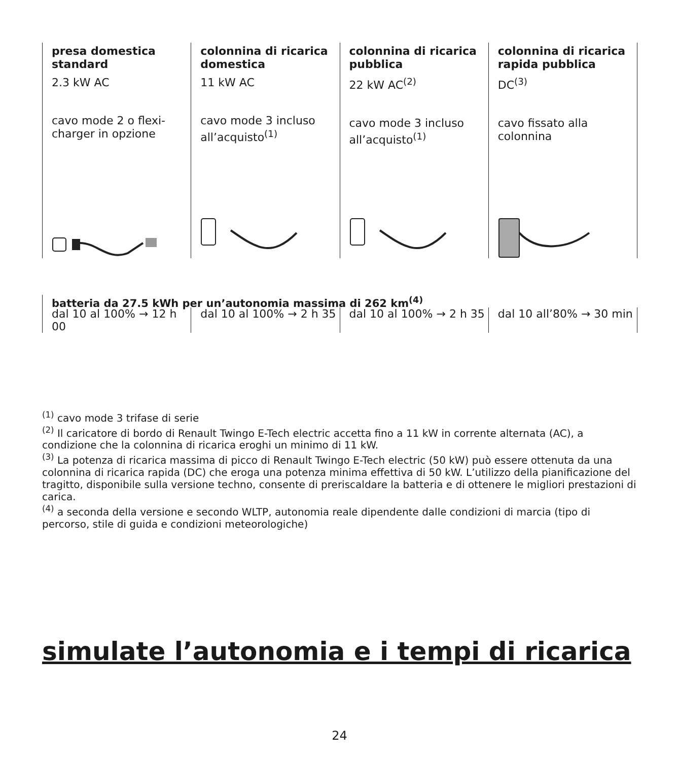presa domestica standard
2.3 kW AC
cavo mode 2 o flexi-charger in opzione
colonnina di ricarica domestica
11 kW AC
cavo mode 3 incluso all’acquisto<sup>(1)</sup>
colonnina di ricarica pubblica
22 kW AC<sup>(2)</sup>
cavo mode 3 incluso all’acquisto<sup>(1)</sup>
colonnina di ricarica rapida pubblica
DC<sup>(3)</sup>
cavo fissato alla colonnina
batteria da 27.5 kWh per un’autonomia massima di 262 km<sup>(4)</sup>
dal 10 al 100% → 12 h 00 dal 10 al 100% → 2 h 35 dal 10 al 100% → 2 h 35 dal 10 all’80% → 30 min
<sup>(1)</sup> cavo mode 3 trifase di serie
<sup>(2)</sup> Il caricatore di bordo di Renault Twingo E-Tech electric accetta fino a 11 kW in corrente alternata (AC), a condizione che la colonnina di ricarica eroghi un minimo di 11 kW.
<sup>(3)</sup> La potenza di ricarica massima di picco di Renault Twingo E-Tech electric (50 kW) può essere ottenuta da una colonnina di ricarica rapida (DC) che eroga una potenza minima effettiva di 50 kW. L’utilizzo della pianificazione del tragitto, disponibile sulla versione techno, consente di preriscaldare la batteria e di ottenere le migliori prestazioni di carica.
<sup>(4)</sup> a seconda della versione e secondo WLTP, autonomia reale dipendente dalle condizioni di marcia (tipo di percorso, stile di guida e condizioni meteorologiche)
simulate l’autonomia e i tempi di ricarica
24